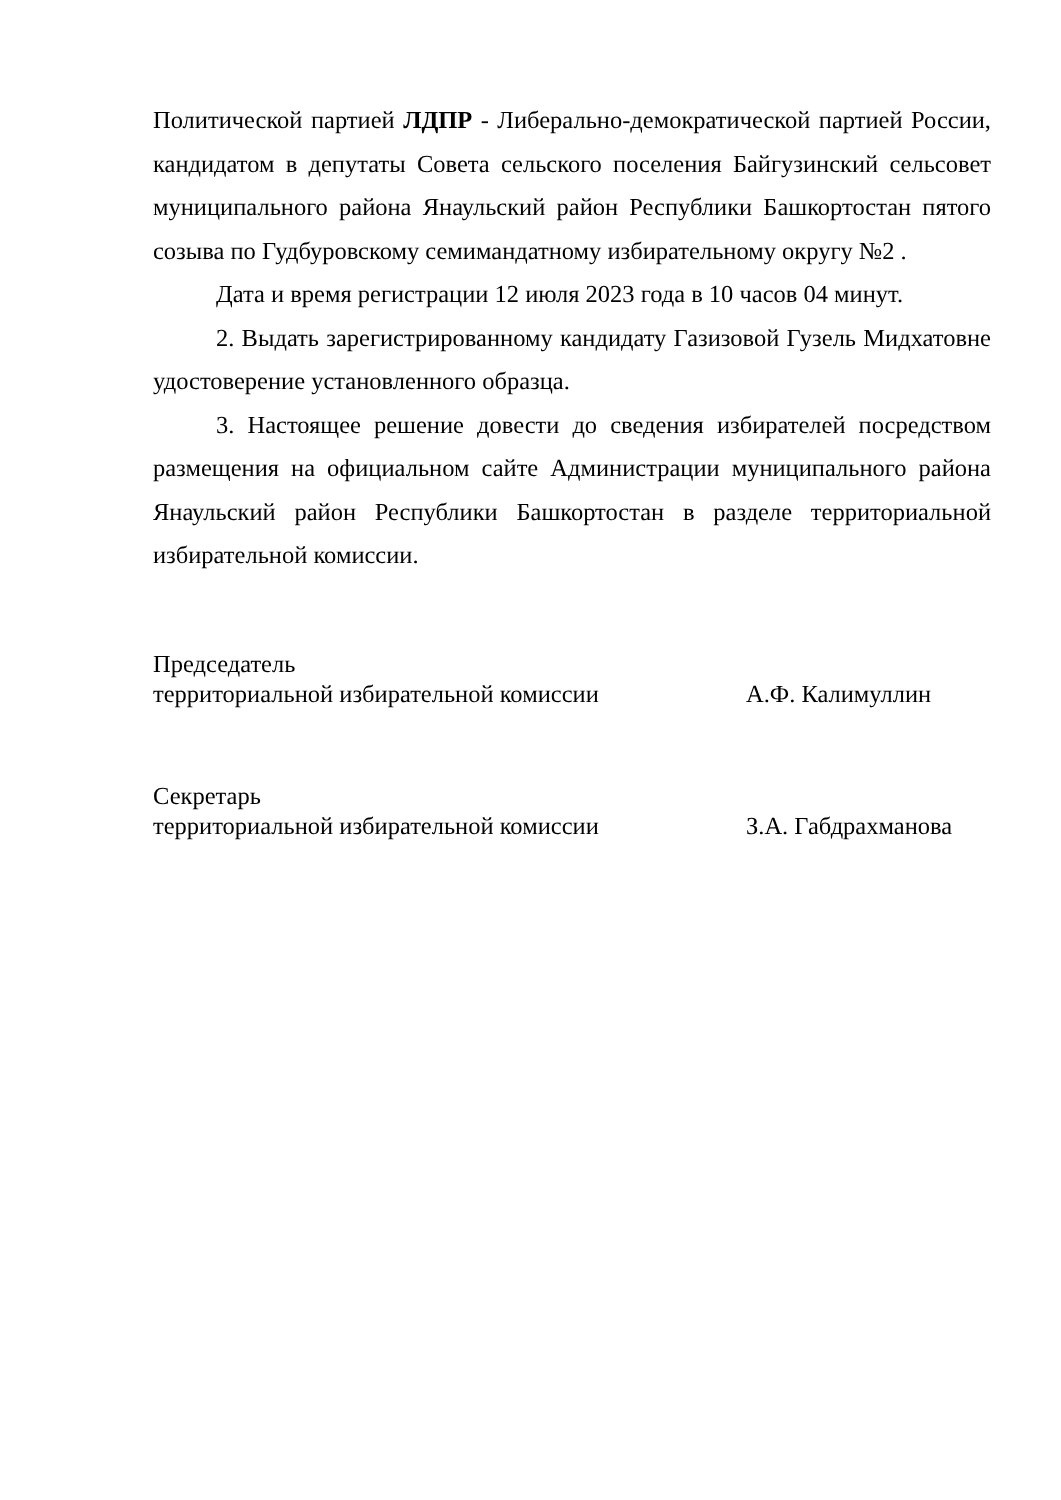Политической партией ЛДПР - Либерально-демократической партией России, кандидатом в депутаты Совета сельского поселения Байгузинский сельсовет муниципального района Янаульский район Республики Башкортостан пятого созыва по Гудбуровскому семимандатному избирательному округу №2 .
Дата и время регистрации 12 июля 2023 года в 10 часов 04 минут.
2. Выдать зарегистрированному кандидату Газизовой Гузель Мидхатовне удостоверение установленного образца.
3. Настоящее решение довести до сведения избирателей посредством размещения на официальном сайте Администрации муниципального района Янаульский район Республики Башкортостан в разделе территориальной избирательной комиссии.
Председатель
территориальной избирательной комиссии
А.Ф. Калимуллин
Секретарь
территориальной избирательной комиссии
З.А. Габдрахманова